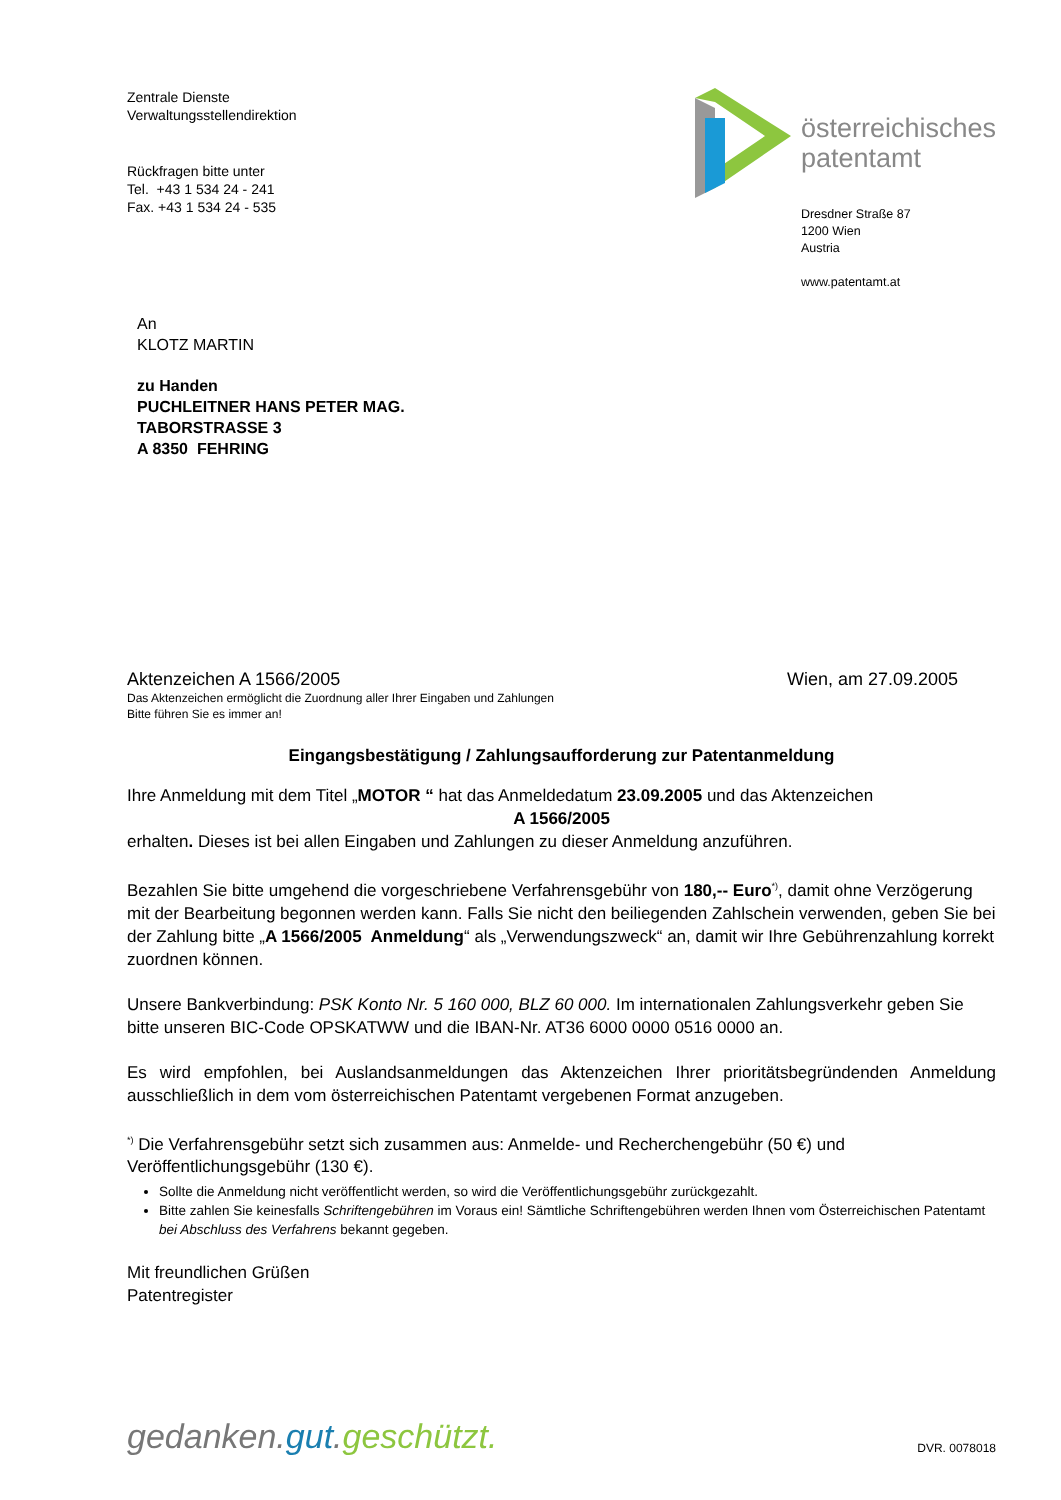Zentrale Dienste
Verwaltungsstellendirektion
Rückfragen bitte unter
Tel. +43 1 534 24 - 241
Fax. +43 1 534 24 - 535
österreichisches
patentamt
Dresdner Straße 87
1200 Wien
Austria
www.patentamt.at
An
KLOTZ MARTIN
zu Handen
PUCHLEITNER HANS PETER MAG.
TABORSTRASSE 3
A 8350 FEHRING
Aktenzeichen A 1566/2005 Wien, am 27.09.2005
Das Aktenzeichen ermöglicht die Zuordnung aller Ihrer Eingaben und Zahlungen
Bitte führen Sie es immer an!
Eingangsbestätigung / Zahlungsaufforderung zur Patentanmeldung
Ihre Anmeldung mit dem Titel „MOTOR “ hat das Anmeldedatum 23.09.2005 und das Aktenzeichen
A 1566/2005
erhalten. Dieses ist bei allen Eingaben und Zahlungen zu dieser Anmeldung anzuführen.
Bezahlen Sie bitte umgehend die vorgeschriebene Verfahrensgebühr von 180,-- Euro<sup>*)</sup>, damit ohne Verzögerung mit der Bearbeitung begonnen werden kann. Falls Sie nicht den beiliegenden Zahlschein verwenden, geben Sie bei der Zahlung bitte „A 1566/2005 Anmeldung“ als „Verwendungszweck“ an, damit wir Ihre Gebührenzahlung korrekt zuordnen können.
Unsere Bankverbindung: PSK Konto Nr. 5 160 000, BLZ 60 000. Im internationalen Zahlungsverkehr geben Sie bitte unseren BIC-Code OPSKATWW und die IBAN-Nr. AT36 6000 0000 0516 0000 an.
Es wird empfohlen, bei Auslandsanmeldungen das Aktenzeichen Ihrer prioritätsbegründenden Anmeldung ausschließlich in dem vom österreichischen Patentamt vergebenen Format anzugeben.
<sup>*)</sup> Die Verfahrensgebühr setzt sich zusammen aus: Anmelde- und Recherchengebühr (50 €) und Veröffentlichungsgebühr (130 €).
Sollte die Anmeldung nicht veröffentlicht werden, so wird die Veröffentlichungsgebühr zurückgezahlt.
Bitte zahlen Sie keinesfalls Schriftengebühren im Voraus ein! Sämtliche Schriftengebühren werden Ihnen vom Österreichischen Patentamt bei Abschluss des Verfahrens bekannt gegeben.
Mit freundlichen Grüßen
Patentregister
gedanken.gut.geschützt. DVR. 0078018